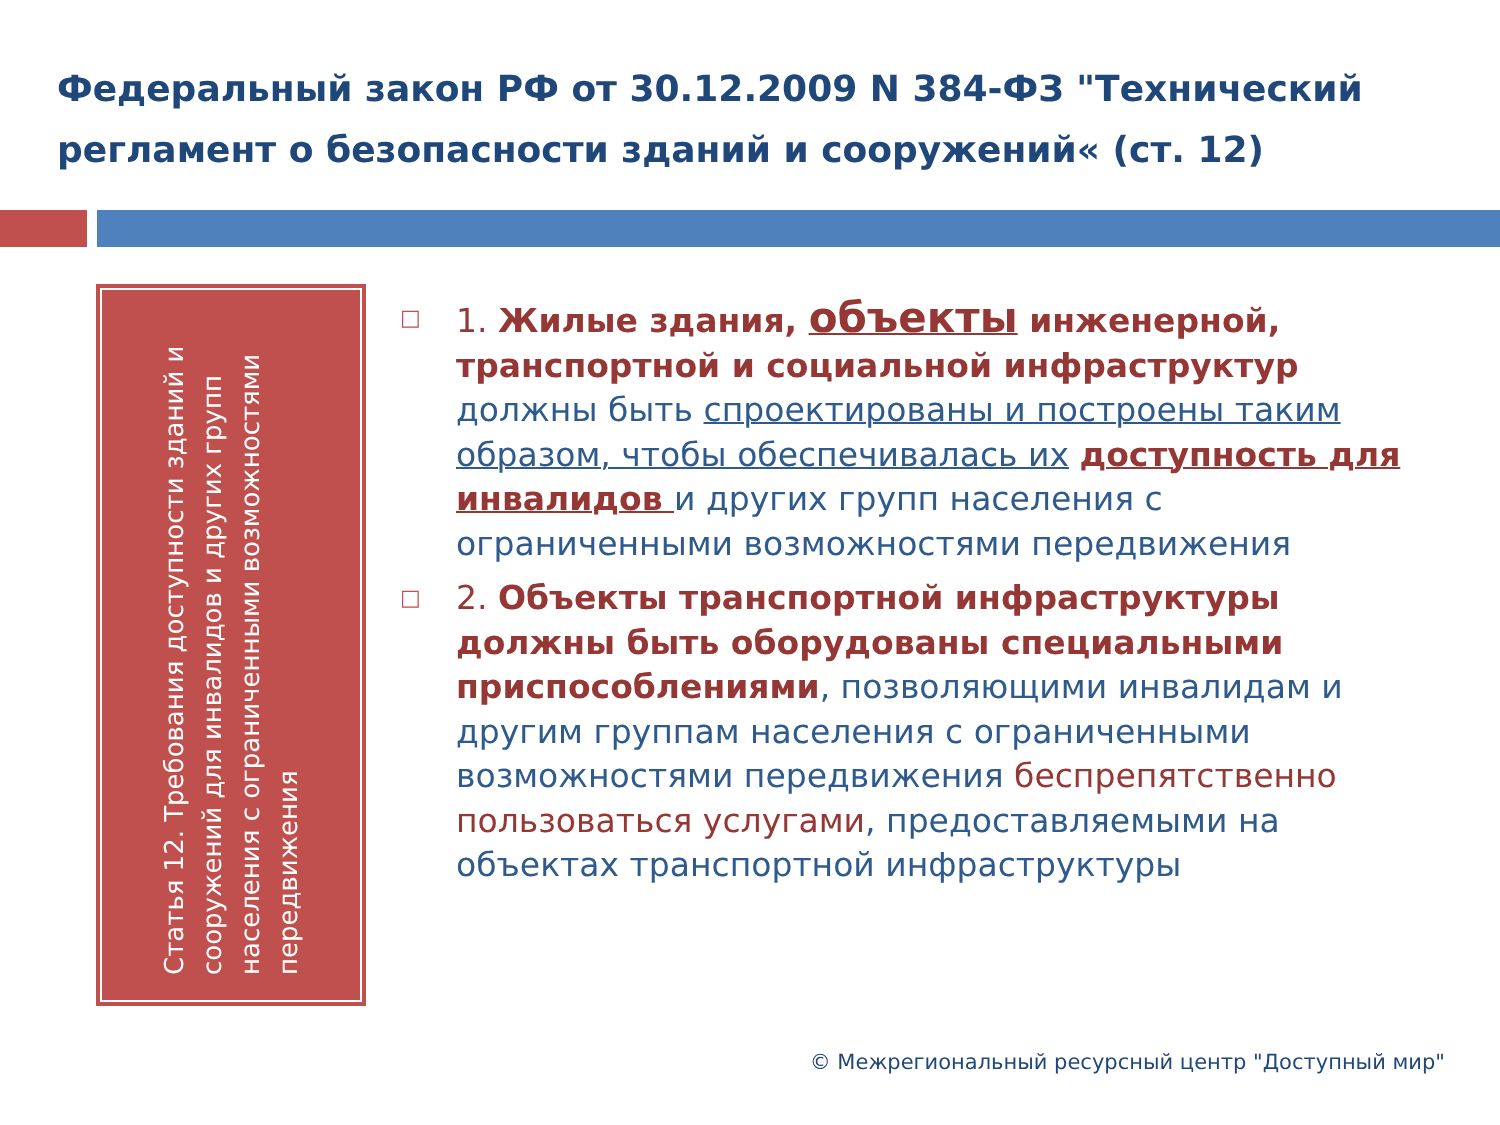Федеральный закон РФ от 30.12.2009 N 384-ФЗ "Технический регламент о безопасности зданий и сооружений« (ст. 12)
Статья 12. Требования доступности зданий и сооружений для инвалидов и других групп населения с ограниченными возможностями передвижения
□
1. Жилые здания, объекты инженерной, транспортной и социальной инфраструктур должны быть спроектированы и построены таким образом, чтобы обеспечивалась их доступность для инвалидов и других групп населения с ограниченными возможностями передвижения
□
2. Объекты транспортной инфраструктуры должны быть оборудованы специальными приспособлениями, позволяющими инвалидам и другим группам населения с ограниченными возможностями передвижения беспрепятственно пользоваться услугами, предоставляемыми на объектах транспортной инфраструктуры
© Межрегиональный ресурсный центр "Доступный мир"